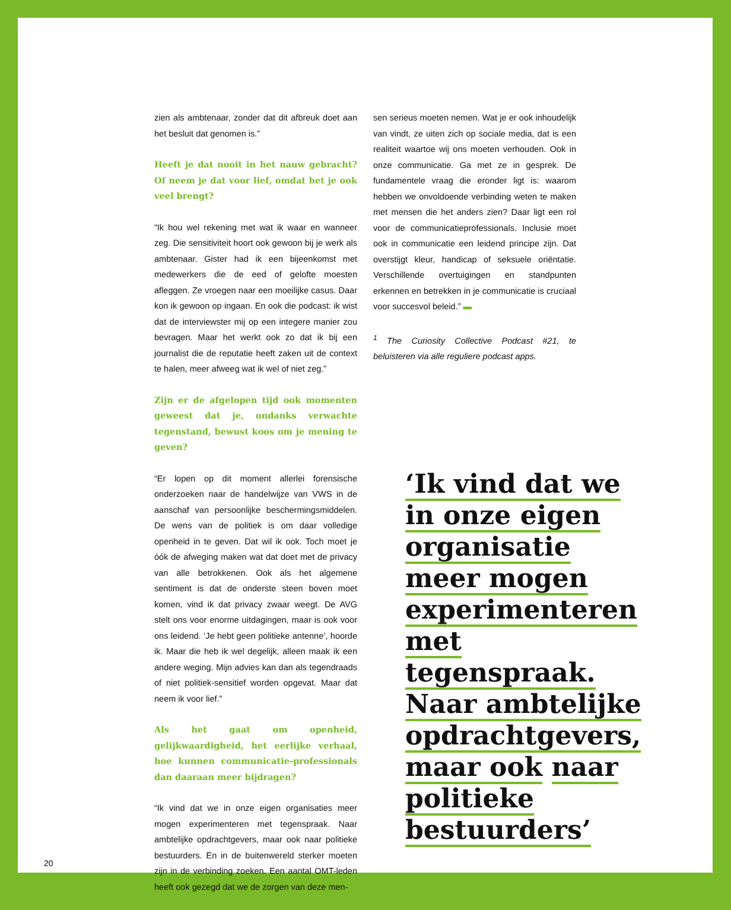zien als ambtenaar, zonder dat dit afbreuk doet aan het besluit dat genomen is.”
Heeft je dat nooit in het nauw gebracht? Of neem je dat voor lief, omdat het je ook veel brengt?
“Ik hou wel rekening met wat ik waar en wanneer zeg. Die sensitiviteit hoort ook gewoon bij je werk als ambtenaar. Gister had ik een bijeenkomst met medewerkers die de eed of gelofte moesten afleggen. Ze vroegen naar een moeilijke casus. Daar kon ik gewoon op ingaan. En ook die podcast: ik wist dat de interviewster mij op een integere manier zou bevragen. Maar het werkt ook zo dat ik bij een journalist die de reputatie heeft zaken uit de context te halen, meer afweeg wat ik wel of niet zeg.”
Zijn er de afgelopen tijd ook momenten geweest dat je, ondanks verwachte tegenstand, bewust koos om je mening te geven?
“Er lopen op dit moment allerlei forensische onderzoeken naar de handelwijze van VWS in de aanschaf van persoonlijke beschermingsmiddelen. De wens van de politiek is om daar volledige openheid in te geven. Dat wil ik ook. Toch moet je óók de afweging maken wat dat doet met de privacy van alle betrokkenen. Ook als het algemene sentiment is dat de onderste steen boven moet komen, vind ik dat privacy zwaar weegt. De AVG stelt ons voor enorme uitdagingen, maar is ook voor ons leidend. ‘Je hebt geen politieke antenne’, hoorde ik. Maar die heb ik wel degelijk, alleen maak ik een andere weging. Mijn advies kan dan als tegendraads of niet politiek-sensitief worden opgevat. Maar dat neem ik voor lief.”
Als het gaat om openheid, gelijkwaardigheid, het eerlijke verhaal, hoe kunnen communicatie-professionals dan daaraan meer bijdragen?
“Ik vind dat we in onze eigen organisaties meer mogen experimenteren met tegenspraak. Naar ambtelijke opdrachtgevers, maar ook naar politieke bestuurders. En in de buitenwereld sterker moeten zijn in de verbinding zoeken. Een aantal OMT-leden heeft ook gezegd dat we de zorgen van deze men-
sen serieus moeten nemen. Wat je er ook inhoudelijk van vindt, ze uiten zich op sociale media, dat is een realiteit waartoe wij ons moeten verhouden. Ook in onze communicatie. Ga met ze in gesprek. De fundamentele vraag die eronder ligt is: waarom hebben we onvoldoende verbinding weten te maken met mensen die het anders zien? Daar ligt een rol voor de communicatieprofessionals. Inclusie moet ook in communicatie een leidend principe zijn. Dat overstijgt kleur, handicap of seksuele oriëntatie. Verschillende overtuigingen en standpunten erkennen en betrekken in je communicatie is cruciaal voor succesvol beleid.” ▬
<sup>1</sup> The Curiosity Collective Podcast #21, te beluisteren via alle reguliere podcast apps.
‘Ik vind dat we in onze eigen organisatie meer mogen experimenteren met tegenspraak. Naar ambtelijke opdrachtgevers, maar ook naar politieke bestuurders’
20